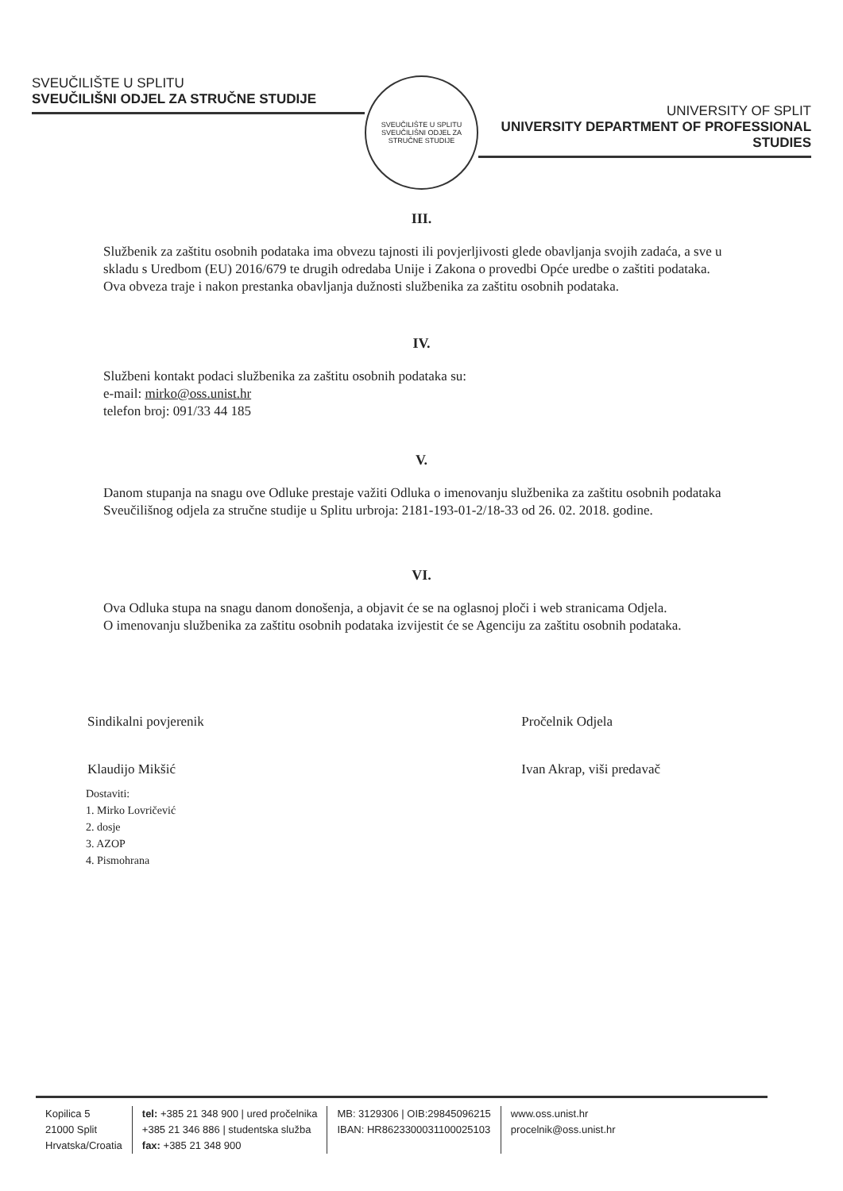SVEUČILIŠTE U SPLITU
SVEUČILIŠNI ODJEL ZA STRUČNE STUDIJE
SVEUČILIŠTE U SPLITU
SVEUČILIŠNI ODJEL ZA STRUČNE STUDIJE
UNIVERSITY OF SPLIT
UNIVERSITY DEPARTMENT OF PROFESSIONAL STUDIES
III.
Službenik za zaštitu osobnih podataka ima obvezu tajnosti ili povjerljivosti glede obavljanja svojih zadaća, a sve u skladu s Uredbom (EU) 2016/679 te drugih odredaba Unije i Zakona o provedbi Opće uredbe o zaštiti podataka.
Ova obveza traje i nakon prestanka obavljanja dužnosti službenika za zaštitu osobnih podataka.
IV.
Službeni kontakt podaci službenika za zaštitu osobnih podataka su:
e-mail: mirko@oss.unist.hr
telefon broj: 091/33 44 185
V.
Danom stupanja na snagu ove Odluke prestaje važiti Odluka o imenovanju službenika za zaštitu osobnih podataka Sveučilišnog odjela za stručne studije u Splitu urbroja: 2181-193-01-2/18-33 od 26. 02. 2018. godine.
VI.
Ova Odluka stupa na snagu danom donošenja, a objavit će se na oglasnoj ploči i web stranicama Odjela.
O imenovanju službenika za zaštitu osobnih podataka izvijestit će se Agenciju za zaštitu osobnih podataka.
Sindikalni povjerenik
Klaudijo Mikšić
Pročelnik Odjela
Ivan Akrap, viši predavač
Dostaviti:
1. Mirko Lovričević
2. dosje
3. AZOP
4. Pismohrana
Kopilica 5
21000 Split
Hrvatska/Croatia
tel: +385 21 348 900 | ured pročelnika
+385 21 346 886 | studentska služba
fax: +385 21 348 900
MB: 3129306 | OIB:29845096215
IBAN: HR8623300031100025103
www.oss.unist.hr
procelnik@oss.unist.hr